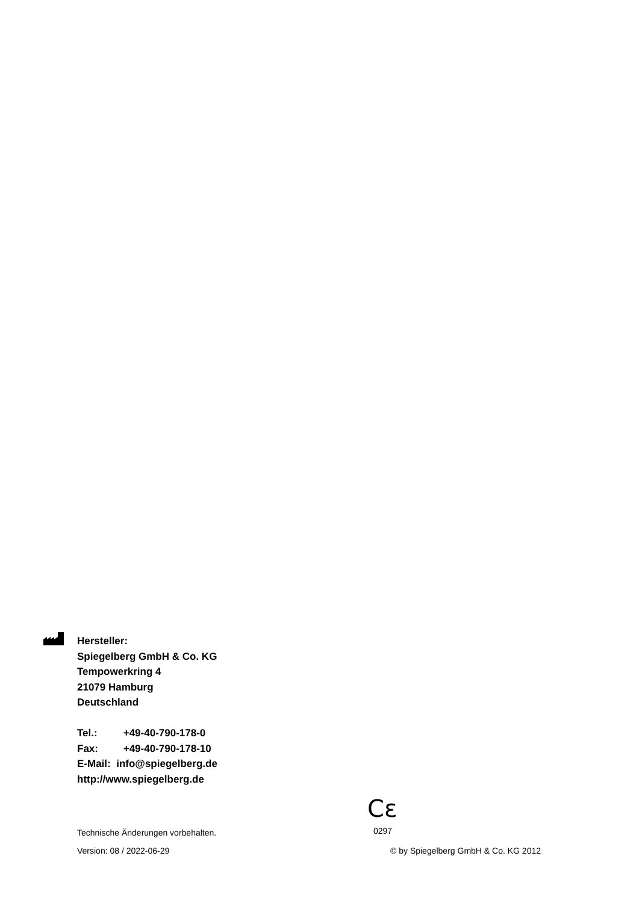Hersteller:
Spiegelberg GmbH & Co. KG
Tempowerkring 4
21079 Hamburg
Deutschland
Tel.: +49-40-790-178-0
Fax: +49-40-790-178-10
E-Mail: info@spiegelberg.de
http://www.spiegelberg.de
Cε
0297
Technische Änderungen vorbehalten.
Version: 08 / 2022-06-29 © by Spiegelberg GmbH & Co. KG 2012